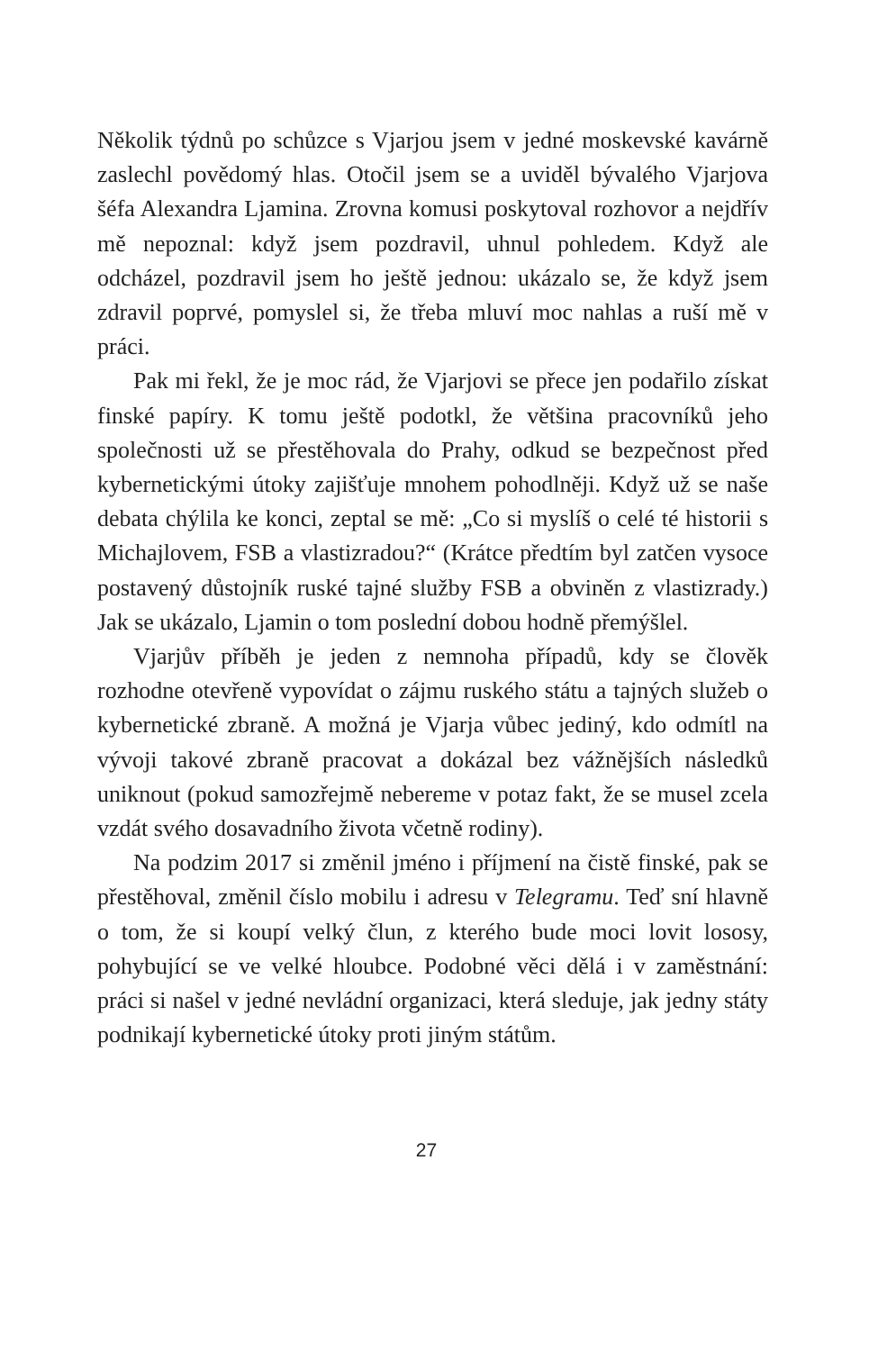Několik týdnů po schůzce s Vjarjou jsem v jedné moskevské kavárně zaslechl povědomý hlas. Otočil jsem se a uviděl bývalého Vjarjova šéfa Alexandra Ljamina. Zrovna komusi poskytoval rozhovor a nejdřív mě nepoznal: když jsem pozdravil, uhnul pohledem. Když ale odcházel, pozdravil jsem ho ještě jednou: ukázalo se, že když jsem zdravil poprvé, pomyslel si, že třeba mluví moc nahlas a ruší mě v práci.
Pak mi řekl, že je moc rád, že Vjarjovi se přece jen podařilo získat finské papíry. K tomu ještě podotkl, že většina pracovníků jeho společnosti už se přestěhovala do Prahy, odkud se bezpečnost před kybernetickými útoky zajišťuje mnohem pohodlněji. Když už se naše debata chýlila ke konci, zeptal se mě: „Co si myslíš o celé té historii s Michajlovem, FSB a vlastizradou?“ (Krátce předtím byl zatčen vysoce postavený důstojník ruské tajné služby FSB a obviněn z vlastizrady.) Jak se ukázalo, Ljamin o tom poslední dobou hodně přemýšlel.
Vjarjův příběh je jeden z nemnoha případů, kdy se člověk rozhodne otevřeně vypovídat o zájmu ruského státu a tajných služeb o kybernetické zbraně. A možná je Vjarja vůbec jediný, kdo odmítl na vývoji takové zbraně pracovat a dokázal bez vážnějších následků uniknout (pokud samozřejmě nebereme v potaz fakt, že se musel zcela vzdát svého dosavadního života včetně rodiny).
Na podzim 2017 si změnil jméno i příjmení na čistě finské, pak se přestěhoval, změnil číslo mobilu i adresu v Telegramu. Teď sní hlavně o tom, že si koupí velký člun, z kterého bude moci lovit lososy, pohybující se ve velké hloubce. Podobné věci dělá i v zaměstnání: práci si našel v jedné nevládní organizaci, která sleduje, jak jedny státy podnikají kybernetické útoky proti jiným státům.
27